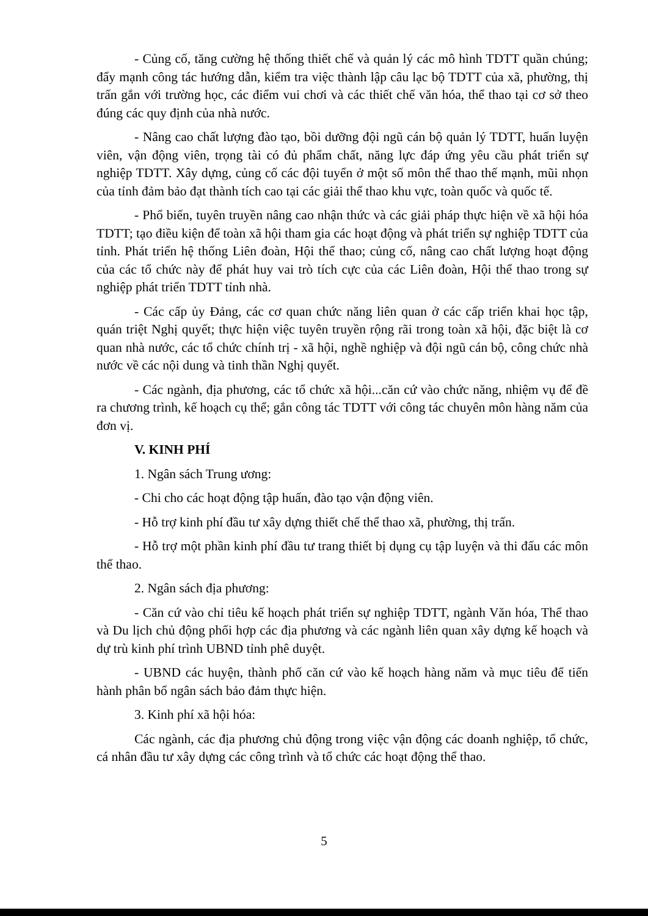- Củng cố, tăng cường hệ thống thiết chế và quản lý các mô hình TDTT quần chúng; đẩy mạnh công tác hướng dẫn, kiểm tra việc thành lập câu lạc bộ TDTT của xã, phường, thị trấn gắn với trường học, các điểm vui chơi và các thiết chế văn hóa, thể thao tại cơ sở theo đúng các quy định của nhà nước.
- Nâng cao chất lượng đào tạo, bồi dưỡng đội ngũ cán bộ quản lý TDTT, huấn luyện viên, vận động viên, trọng tài có đủ phẩm chất, năng lực đáp ứng yêu cầu phát triển sự nghiệp TDTT. Xây dựng, củng cố các đội tuyển ở một số môn thể thao thế mạnh, mũi nhọn của tỉnh đảm bảo đạt thành tích cao tại các giải thể thao khu vực, toàn quốc và quốc tế.
- Phổ biến, tuyên truyền nâng cao nhận thức và các giải pháp thực hiện về xã hội hóa TDTT; tạo điều kiện để toàn xã hội tham gia các hoạt động và phát triển sự nghiệp TDTT của tỉnh. Phát triển hệ thống Liên đoàn, Hội thể thao; củng cố, nâng cao chất lượng hoạt động của các tổ chức này để phát huy vai trò tích cực của các Liên đoàn, Hội thể thao trong sự nghiệp phát triển TDTT tỉnh nhà.
- Các cấp ủy Đảng, các cơ quan chức năng liên quan ở các cấp triển khai học tập, quán triệt Nghị quyết; thực hiện việc tuyên truyền rộng rãi trong toàn xã hội, đặc biệt là cơ quan nhà nước, các tổ chức chính trị - xã hội, nghề nghiệp và đội ngũ cán bộ, công chức nhà nước về các nội dung và tinh thần Nghị quyết.
- Các ngành, địa phương, các tổ chức xã hội...căn cứ vào chức năng, nhiệm vụ để đề ra chương trình, kế hoạch cụ thể; gắn công tác TDTT với công tác chuyên môn hàng năm của đơn vị.
V. KINH PHÍ
1. Ngân sách Trung ương:
- Chi cho các hoạt động tập huấn, đào tạo vận động viên.
- Hỗ trợ kinh phí đầu tư xây dựng thiết chế thể thao xã, phường, thị trấn.
- Hỗ trợ một phần kinh phí đầu tư trang thiết bị dụng cụ tập luyện và thi đấu các môn thể thao.
2. Ngân sách địa phương:
- Căn cứ vào chỉ tiêu kế hoạch phát triển sự nghiệp TDTT, ngành Văn hóa, Thể thao và Du lịch chủ động phối hợp các địa phương và các ngành liên quan xây dựng kế hoạch và dự trù kinh phí trình UBND tỉnh phê duyệt.
- UBND các huyện, thành phố căn cứ vào kế hoạch hàng năm và mục tiêu để tiến hành phân bổ ngân sách bảo đảm thực hiện.
3. Kinh phí xã hội hóa:
Các ngành, các địa phương chủ động trong việc vận động các doanh nghiệp, tổ chức, cá nhân đầu tư xây dựng các công trình và tổ chức các hoạt động thể thao.
5